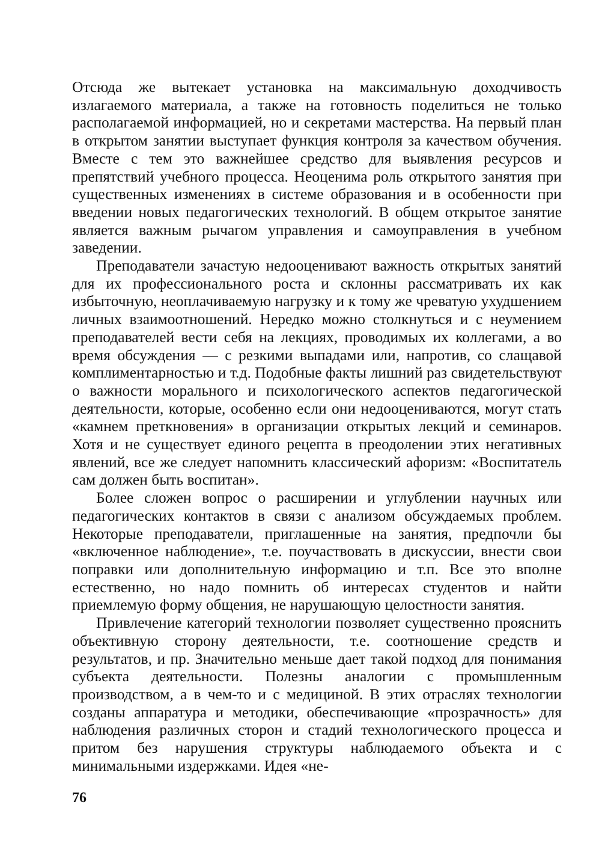Отсюда же вытекает установка на максимальную доходчивость излагаемого материала, а также на готовность поделиться не только располагаемой информацией, но и секретами мастерства. На первый план в открытом занятии выступает функция контроля за качеством обучения. Вместе с тем это важнейшее средство для выявления ресурсов и препятствий учебного процесса. Неоценима роль открытого занятия при существенных изменениях в системе образования и в особенности при введении новых педагогических технологий. В общем открытое занятие является важным рычагом управления и самоуправления в учебном заведении.
Преподаватели зачастую недооценивают важность открытых занятий для их профессионального роста и склонны рассматривать их как избыточную, неоплачиваемую нагрузку и к тому же чреватую ухудшением личных взаимоотношений. Нередко можно столкнуться и с неумением преподавателей вести себя на лекциях, проводимых их коллегами, а во время обсуждения — с резкими выпадами или, напротив, со слащавой комплиментарностью и т.д. Подобные факты лишний раз свидетельствуют о важности морального и психологического аспектов педагогической деятельности, которые, особенно если они недооцениваются, могут стать «камнем преткновения» в организации открытых лекций и семинаров. Хотя и не существует единого рецепта в преодолении этих негативных явлений, все же следует напомнить классический афоризм: «Воспитатель сам должен быть воспитан».
Более сложен вопрос о расширении и углублении научных или педагогических контактов в связи с анализом обсуждаемых проблем. Некоторые преподаватели, приглашенные на занятия, предпочли бы «включенное наблюдение», т.е. поучаствовать в дискуссии, внести свои поправки или дополнительную информацию и т.п. Все это вполне естественно, но надо помнить об интересах студентов и найти приемлемую форму общения, не нарушающую целостности занятия.
Привлечение категорий технологии позволяет существенно прояснить объективную сторону деятельности, т.е. соотношение средств и результатов, и пр. Значительно меньше дает такой подход для понимания субъекта деятельности. Полезны аналогии с промышленным производством, а в чем-то и с медициной. В этих отраслях технологии созданы аппаратура и методики, обеспечивающие «прозрачность» для наблюдения различных сторон и стадий технологического процесса и притом без нарушения структуры наблюдаемого объекта и с минимальными издержками. Идея «не-
76